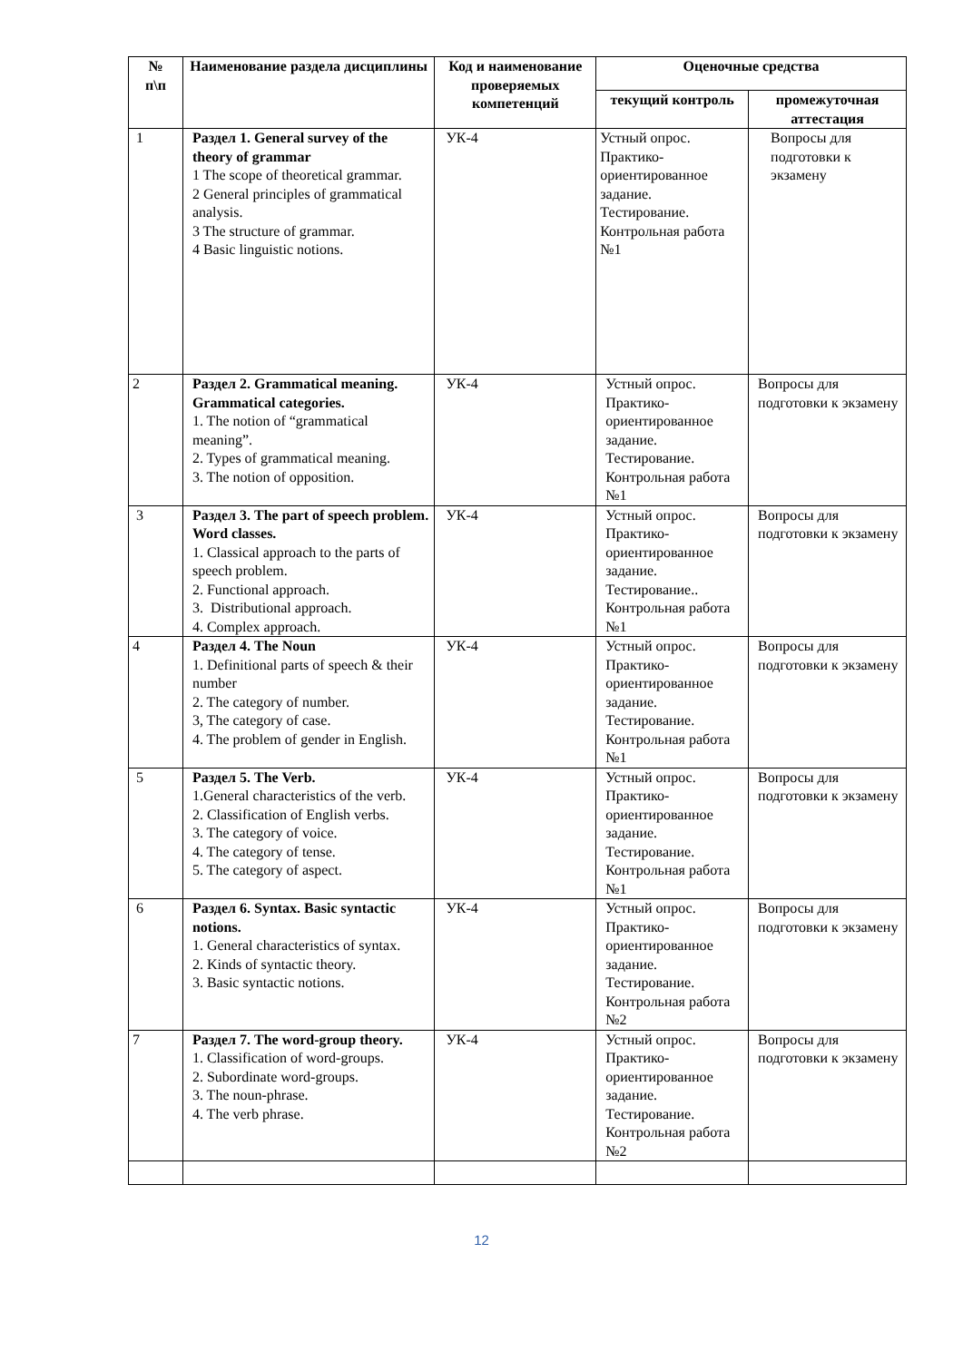| № п\п | Наименование раздела дисциплины | Код и наименование проверяемых компетенций | Оценочные средства | |
| --- | --- | --- | --- | --- |
| | | | текущий контроль | промежуточная аттестация |
| 1 | Раздел 1. General survey of the theory of grammar 1 The scope of theoretical grammar. 2 General principles of grammatical analysis. 3 The structure of grammar. 4 Basic linguistic notions. | УК-4 | Устный опрос. Практико-ориентированное задание. Тестирование. Контрольная работа №1 | Вопросы для подготовки к экзамену |
| 2 | Раздел 2. Grammatical meaning. Grammatical categories. 1. The notion of “grammatical meaning”. 2. Types of grammatical meaning. 3. The notion of opposition. | УК-4 | Устный опрос. Практико-ориентированное задание. Тестирование. Контрольная работа №1 | Вопросы для подготовки к экзамену |
| 3 | Раздел 3. The part of speech problem. Word classes. 1. Classical approach to the parts of speech problem. 2. Functional approach. 3. Distributional approach. 4. Complex approach. | УК-4 | Устный опрос. Практико-ориентированное задание. Тестирование.. Контрольная работа №1 | Вопросы для подготовки к экзамену |
| 4 | Раздел 4. The Noun 1. Definitional parts of speech & their number 2. The category of number. 3, The category of case. 4. The problem of gender in English. | УК-4 | Устный опрос. Практико-ориентированное задание. Тестирование. Контрольная работа №1 | Вопросы для подготовки к экзамену |
| 5 | Раздел 5. The Verb. 1.General characteristics of the verb. 2. Classification of English verbs. 3. The category of voice. 4. The category of tense. 5. The category of aspect. | УК-4 | Устный опрос. Практико-ориентированное задание. Тестирование. Контрольная работа №1 | Вопросы для подготовки к экзамену |
| 6 | Раздел 6. Syntax. Basic syntactic notions. 1. General characteristics of syntax. 2. Kinds of syntactic theory. 3. Basic syntactic notions. | УК-4 | Устный опрос. Практико-ориентированное задание. Тестирование. Контрольная работа №2 | Вопросы для подготовки к экзамену |
| 7 | Раздел 7. The word-group theory. 1. Classification of word-groups. 2. Subordinate word-groups. 3. The noun-phrase. 4. The verb phrase. | УК-4 | Устный опрос. Практико-ориентированное задание. Тестирование. Контрольная работа №2 | Вопросы для подготовки к экзамену |
12